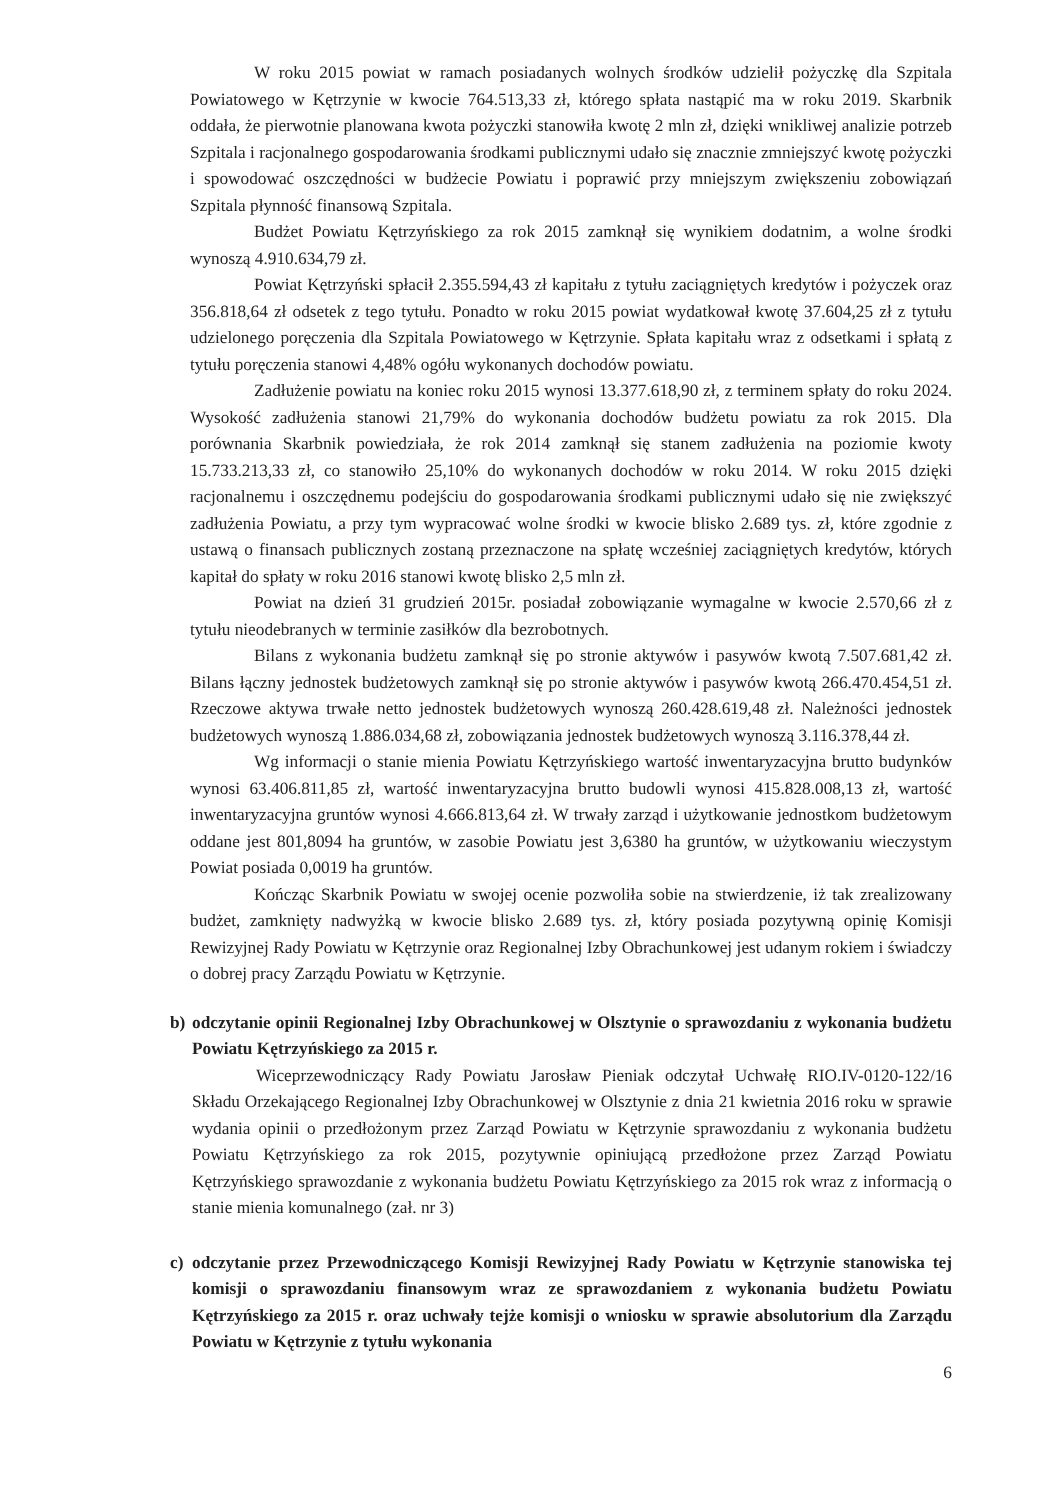W roku 2015 powiat w ramach posiadanych wolnych środków udzielił pożyczkę dla Szpitala Powiatowego w Kętrzynie w kwocie 764.513,33 zł, którego spłata nastąpić ma w roku 2019. Skarbnik oddała, że pierwotnie planowana kwota pożyczki stanowiła kwotę 2 mln zł, dzięki wnikliwej analizie potrzeb Szpitala i racjonalnego gospodarowania środkami publicznymi udało się znacznie zmniejszyć kwotę pożyczki i spowodować oszczędności w budżecie Powiatu i poprawić przy mniejszym zwiększeniu zobowiązań Szpitala płynność finansową Szpitala.
Budżet Powiatu Kętrzyńskiego za rok 2015 zamknął się wynikiem dodatnim, a wolne środki wynoszą 4.910.634,79 zł.
Powiat Kętrzyński spłacił 2.355.594,43 zł kapitału z tytułu zaciągniętych kredytów i pożyczek oraz 356.818,64 zł odsetek z tego tytułu. Ponadto w roku 2015 powiat wydatkował kwotę 37.604,25 zł z tytułu udzielonego poręczenia dla Szpitala Powiatowego w Kętrzynie. Spłata kapitału wraz z odsetkami i spłatą z tytułu poręczenia stanowi 4,48% ogółu wykonanych dochodów powiatu.
Zadłużenie powiatu na koniec roku 2015 wynosi 13.377.618,90 zł, z terminem spłaty do roku 2024. Wysokość zadłużenia stanowi 21,79% do wykonania dochodów budżetu powiatu za rok 2015. Dla porównania Skarbnik powiedziała, że rok 2014 zamknął się stanem zadłużenia na poziomie kwoty 15.733.213,33 zł, co stanowiło 25,10% do wykonanych dochodów w roku 2014. W roku 2015 dzięki racjonalnemu i oszczędnemu podejściu do gospodarowania środkami publicznymi udało się nie zwiększyć zadłużenia Powiatu, a przy tym wypracować wolne środki w kwocie blisko 2.689 tys. zł, które zgodnie z ustawą o finansach publicznych zostaną przeznaczone na spłatę wcześniej zaciągniętych kredytów, których kapitał do spłaty w roku 2016 stanowi kwotę blisko 2,5 mln zł.
Powiat na dzień 31 grudzień 2015r. posiadał zobowiązanie wymagalne w kwocie 2.570,66 zł z tytułu nieodebranych w terminie zasiłków dla bezrobotnych.
Bilans z wykonania budżetu zamknął się po stronie aktywów i pasywów kwotą 7.507.681,42 zł. Bilans łączny jednostek budżetowych zamknął się po stronie aktywów i pasywów kwotą 266.470.454,51 zł. Rzeczowe aktywa trwałe netto jednostek budżetowych wynoszą 260.428.619,48 zł. Należności jednostek budżetowych wynoszą 1.886.034,68 zł, zobowiązania jednostek budżetowych wynoszą 3.116.378,44 zł.
Wg informacji o stanie mienia Powiatu Kętrzyńskiego wartość inwentaryzacyjna brutto budynków wynosi 63.406.811,85 zł, wartość inwentaryzacyjna brutto budowli wynosi 415.828.008,13 zł, wartość inwentaryzacyjna gruntów wynosi 4.666.813,64 zł. W trwały zarząd i użytkowanie jednostkom budżetowym oddane jest 801,8094 ha gruntów, w zasobie Powiatu jest 3,6380 ha gruntów, w użytkowaniu wieczystym Powiat posiada 0,0019 ha gruntów.
Kończąc Skarbnik Powiatu w swojej ocenie pozwoliła sobie na stwierdzenie, iż tak zrealizowany budżet, zamknięty nadwyżką w kwocie blisko 2.689 tys. zł, który posiada pozytywną opinię Komisji Rewizyjnej Rady Powiatu w Kętrzynie oraz Regionalnej Izby Obrachunkowej jest udanym rokiem i świadczy o dobrej pracy Zarządu Powiatu w Kętrzynie.
b) odczytanie opinii Regionalnej Izby Obrachunkowej w Olsztynie o sprawozdaniu z wykonania budżetu Powiatu Kętrzyńskiego za 2015 r.
Wiceprzewodniczący Rady Powiatu Jarosław Pieniak odczytał Uchwałę RIO.IV-0120-122/16 Składu Orzekającego Regionalnej Izby Obrachunkowej w Olsztynie z dnia 21 kwietnia 2016 roku w sprawie wydania opinii o przedłożonym przez Zarząd Powiatu w Kętrzynie sprawozdaniu z wykonania budżetu Powiatu Kętrzyńskiego za rok 2015, pozytywnie opiniującą przedłożone przez Zarząd Powiatu Kętrzyńskiego sprawozdanie z wykonania budżetu Powiatu Kętrzyńskiego za 2015 rok wraz z informacją o stanie mienia komunalnego (zał. nr 3)
c) odczytanie przez Przewodniczącego Komisji Rewizyjnej Rady Powiatu w Kętrzynie stanowiska tej komisji o sprawozdaniu finansowym wraz ze sprawozdaniem z wykonania budżetu Powiatu Kętrzyńskiego za 2015 r. oraz uchwały tejże komisji o wniosku w sprawie absolutorium dla Zarządu Powiatu w Kętrzynie z tytułu wykonania
6